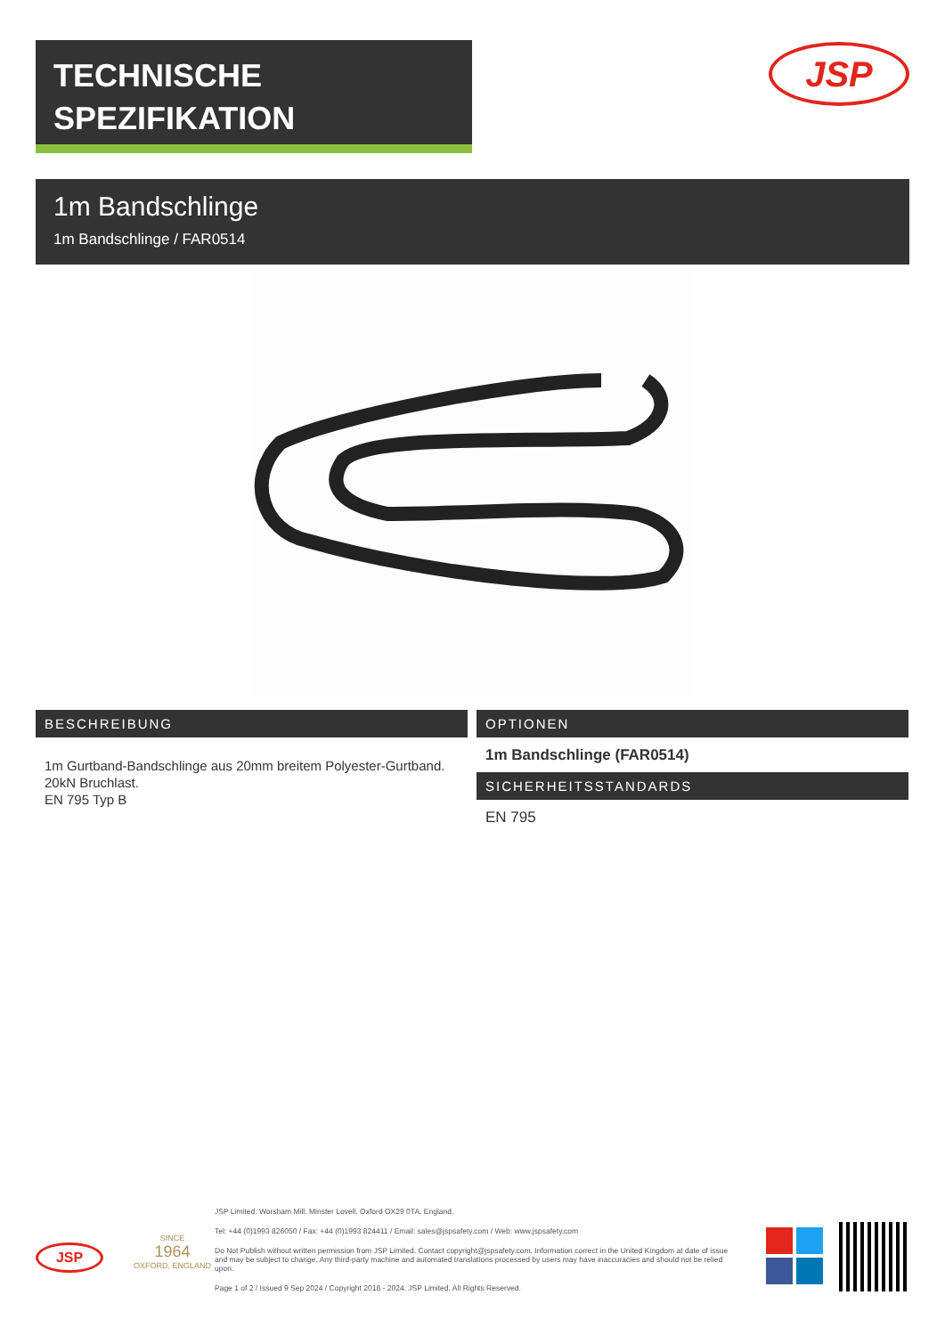TECHNISCHE
SPEZIFIKATION
JSP
1m Bandschlinge
1m Bandschlinge / FAR0514
BESCHREIBUNG
1m Gurtband-Bandschlinge aus 20mm breitem Polyester-Gurtband.
20kN Bruchlast.
EN 795 Typ B
OPTIONEN
1m Bandschlinge (FAR0514)
SICHERHEITSSTANDARDS
EN 795
JSP
SINCE
1964
OXFORD, ENGLAND
JSP Limited. Worsham Mill. Minster Lovell. Oxford OX29 0TA. England.
Tel: +44 (0)1993 826050 / Fax: +44 (0)1993 824411 / Email: sales@jspsafety.com / Web: www.jspsafety.com
Do Not Publish without written permission from JSP Limited. Contact copyright@jspsafety.com. Information correct in the United Kingdom at date of issue and may be subject to change. Any third-party machine and automated translations processed by users may have inaccuracies and should not be relied upon.
Page 1 of 2 / Issued 9 Sep 2024 / Copyright 2018 - 2024. JSP Limited. All Rights Reserved.